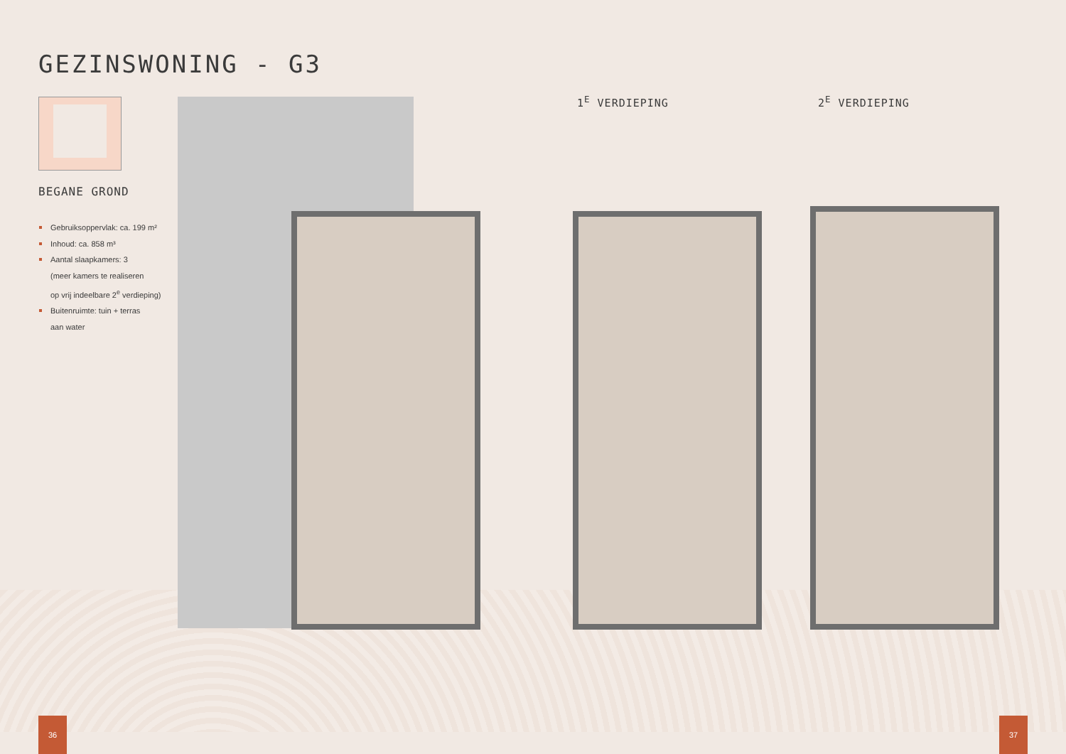GEZINSWONING - G3
BEGANE GROND
Gebruiksoppervlak: ca. 199 m²
Inhoud: ca. 858 m³
Aantal slaapkamers: 3
(meer kamers te realiseren
op vrij indeelbare 2<sup>e</sup> verdieping)
Buitenruimte: tuin + terras
aan water
1<sup>E</sup> VERDIEPING 2<sup>E</sup> VERDIEPING
36 37